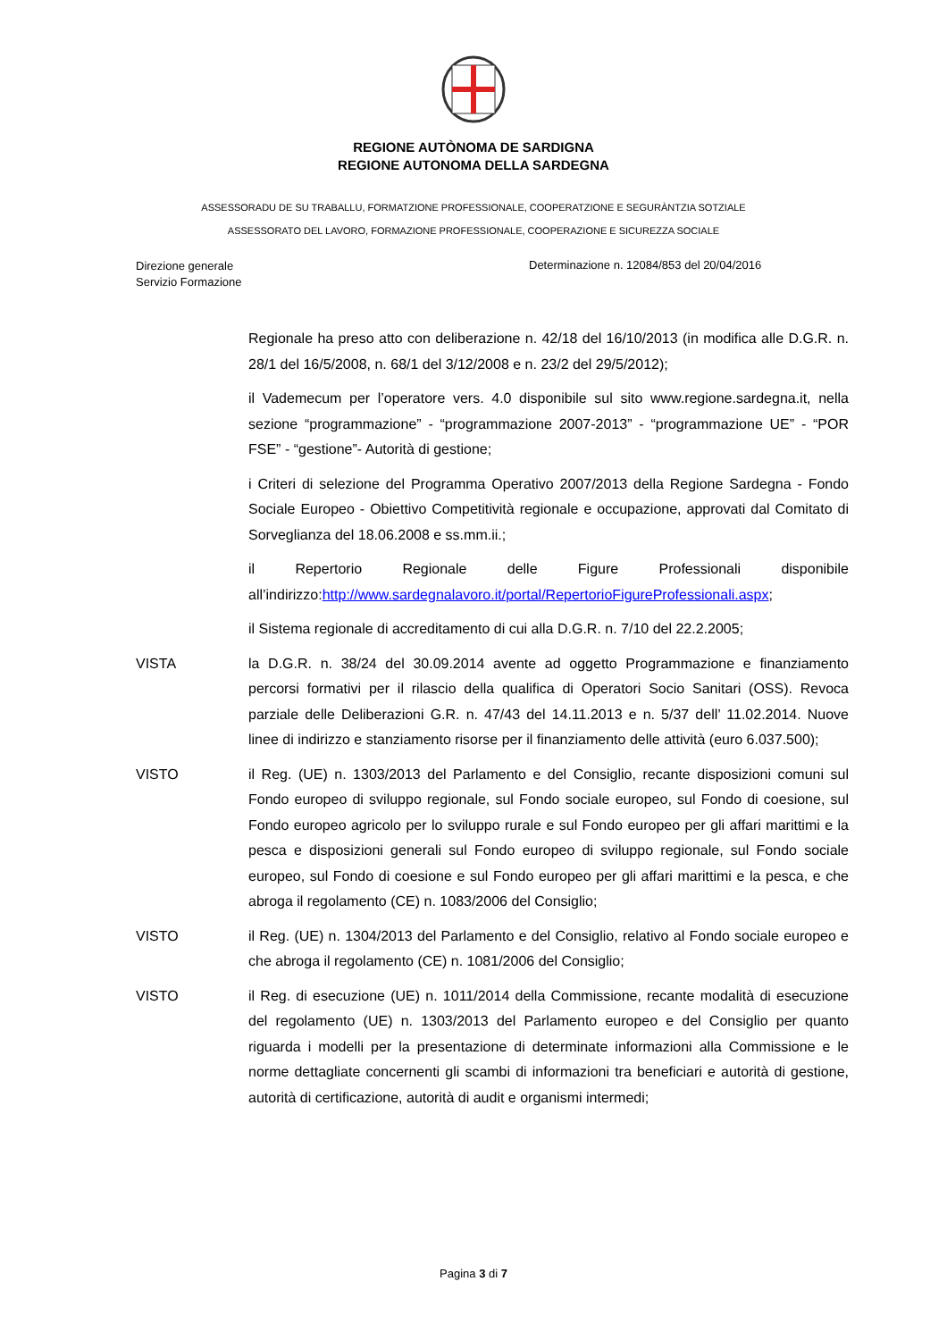REGIONE AUTÒNOMA DE SARDIGNA
REGIONE AUTONOMA DELLA SARDEGNA
ASSESSORADU DE SU TRABALLU, FORMATZIONE PROFESSIONALE, COOPERATZIONE E SEGURÀNTZIA SOTZIALE
ASSESSORATO DEL LAVORO, FORMAZIONE PROFESSIONALE, COOPERAZIONE E SICUREZZA SOCIALE
Direzione generale
Servizio Formazione
Determinazione n. 12084/853 del 20/04/2016
Regionale ha preso atto con deliberazione n. 42/18 del 16/10/2013 (in modifica alle D.G.R. n. 28/1 del 16/5/2008, n. 68/1 del 3/12/2008 e n. 23/2 del 29/5/2012);
il Vademecum per l’operatore vers. 4.0 disponibile sul sito www.regione.sardegna.it, nella sezione “programmazione” - “programmazione 2007-2013” - “programmazione UE” - “POR FSE” - “gestione”- Autorità di gestione;
i Criteri di selezione del Programma Operativo 2007/2013 della Regione Sardegna - Fondo Sociale Europeo - Obiettivo Competitività regionale e occupazione, approvati dal Comitato di Sorveglianza del 18.06.2008 e ss.mm.ii.;
il Repertorio Regionale delle Figure Professionali disponibile all’indirizzo:http://www.sardegnalavoro.it/portal/RepertorioFigureProfessionali.aspx;
il Sistema regionale di accreditamento di cui alla D.G.R. n. 7/10 del 22.2.2005;
VISTA la D.G.R. n. 38/24 del 30.09.2014 avente ad oggetto Programmazione e finanziamento percorsi formativi per il rilascio della qualifica di Operatori Socio Sanitari (OSS). Revoca parziale delle Deliberazioni G.R. n. 47/43 del 14.11.2013 e n. 5/37 dell’ 11.02.2014. Nuove linee di indirizzo e stanziamento risorse per il finanziamento delle attività (euro 6.037.500);
VISTO il Reg. (UE) n. 1303/2013 del Parlamento e del Consiglio, recante disposizioni comuni sul Fondo europeo di sviluppo regionale, sul Fondo sociale europeo, sul Fondo di coesione, sul Fondo europeo agricolo per lo sviluppo rurale e sul Fondo europeo per gli affari marittimi e la pesca e disposizioni generali sul Fondo europeo di sviluppo regionale, sul Fondo sociale europeo, sul Fondo di coesione e sul Fondo europeo per gli affari marittimi e la pesca, e che abroga il regolamento (CE) n. 1083/2006 del Consiglio;
VISTO il Reg. (UE) n. 1304/2013 del Parlamento e del Consiglio, relativo al Fondo sociale europeo e che abroga il regolamento (CE) n. 1081/2006 del Consiglio;
VISTO il Reg. di esecuzione (UE) n. 1011/2014 della Commissione, recante modalità di esecuzione del regolamento (UE) n. 1303/2013 del Parlamento europeo e del Consiglio per quanto riguarda i modelli per la presentazione di determinate informazioni alla Commissione e le norme dettagliate concernenti gli scambi di informazioni tra beneficiari e autorità di gestione, autorità di certificazione, autorità di audit e organismi intermedi;
Pagina 3 di 7